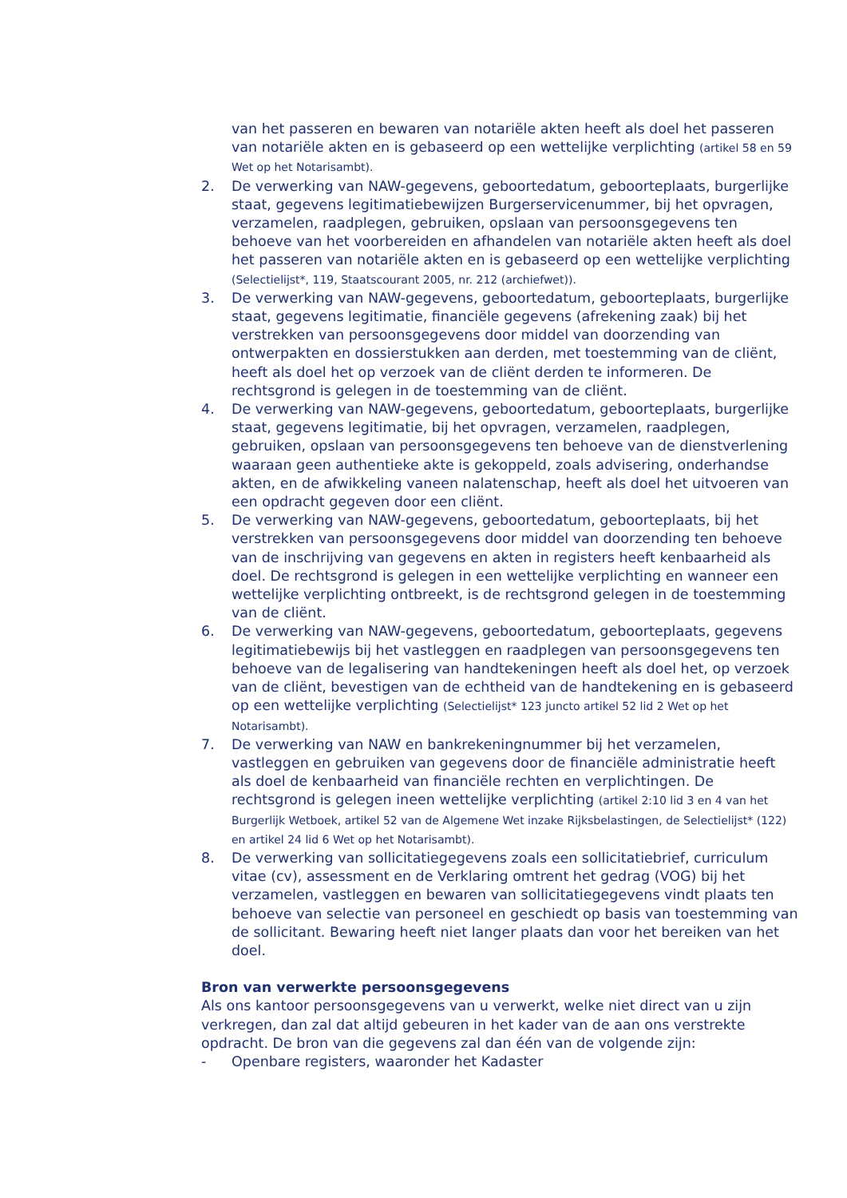van het passeren en bewaren van notariële akten heeft als doel het passeren van notariële akten en is gebaseerd op een wettelijke verplichting (artikel 58 en 59 Wet op het Notarisambt).
2. De verwerking van NAW-gegevens, geboortedatum, geboorteplaats, burgerlijke staat, gegevens legitimatiebewijzen Burgerservicenummer, bij het opvragen, verzamelen, raadplegen, gebruiken, opslaan van persoonsgegevens ten behoeve van het voorbereiden en afhandelen van notariële akten heeft als doel het passeren van notariële akten en is gebaseerd op een wettelijke verplichting (Selectielijst*, 119, Staatscourant 2005, nr. 212 (archiefwet)).
3. De verwerking van NAW-gegevens, geboortedatum, geboorteplaats, burgerlijke staat, gegevens legitimatie, financiële gegevens (afrekening zaak) bij het verstrekken van persoonsgegevens door middel van doorzending van ontwerpakten en dossierstukken aan derden, met toestemming van de cliënt, heeft als doel het op verzoek van de cliënt derden te informeren. De rechtsgrond is gelegen in de toestemming van de cliënt.
4. De verwerking van NAW-gegevens, geboortedatum, geboorteplaats, burgerlijke staat, gegevens legitimatie, bij het opvragen, verzamelen, raadplegen, gebruiken, opslaan van persoonsgegevens ten behoeve van de dienstverlening waaraan geen authentieke akte is gekoppeld, zoals advisering, onderhandse akten, en de afwikkeling vaneen nalatenschap, heeft als doel het uitvoeren van een opdracht gegeven door een cliënt.
5. De verwerking van NAW-gegevens, geboortedatum, geboorteplaats, bij het verstrekken van persoonsgegevens door middel van doorzending ten behoeve van de inschrijving van gegevens en akten in registers heeft kenbaarheid als doel. De rechtsgrond is gelegen in een wettelijke verplichting en wanneer een wettelijke verplichting ontbreekt, is de rechtsgrond gelegen in de toestemming van de cliënt.
6. De verwerking van NAW-gegevens, geboortedatum, geboorteplaats, gegevens legitimatiebewijs bij het vastleggen en raadplegen van persoonsgegevens ten behoeve van de legalisering van handtekeningen heeft als doel het, op verzoek van de cliënt, bevestigen van de echtheid van de handtekening en is gebaseerd op een wettelijke verplichting (Selectielijst* 123 juncto artikel 52 lid 2 Wet op het Notarisambt).
7. De verwerking van NAW en bankrekeningnummer bij het verzamelen, vastleggen en gebruiken van gegevens door de financiële administratie heeft als doel de kenbaarheid van financiële rechten en verplichtingen. De rechtsgrond is gelegen ineen wettelijke verplichting (artikel 2:10 lid 3 en 4 van het Burgerlijk Wetboek, artikel 52 van de Algemene Wet inzake Rijksbelastingen, de Selectielijst* (122) en artikel 24 lid 6 Wet op het Notarisambt).
8. De verwerking van sollicitatiegegevens zoals een sollicitatiebrief, curriculum vitae (cv), assessment en de Verklaring omtrent het gedrag (VOG) bij het verzamelen, vastleggen en bewaren van sollicitatiegegevens vindt plaats ten behoeve van selectie van personeel en geschiedt op basis van toestemming van de sollicitant. Bewaring heeft niet langer plaats dan voor het bereiken van het doel.
Bron van verwerkte persoonsgegevens
Als ons kantoor persoonsgegevens van u verwerkt, welke niet direct van u zijn verkregen, dan zal dat altijd gebeuren in het kader van de aan ons verstrekte opdracht. De bron van die gegevens zal dan één van de volgende zijn:
- Openbare registers, waaronder het Kadaster